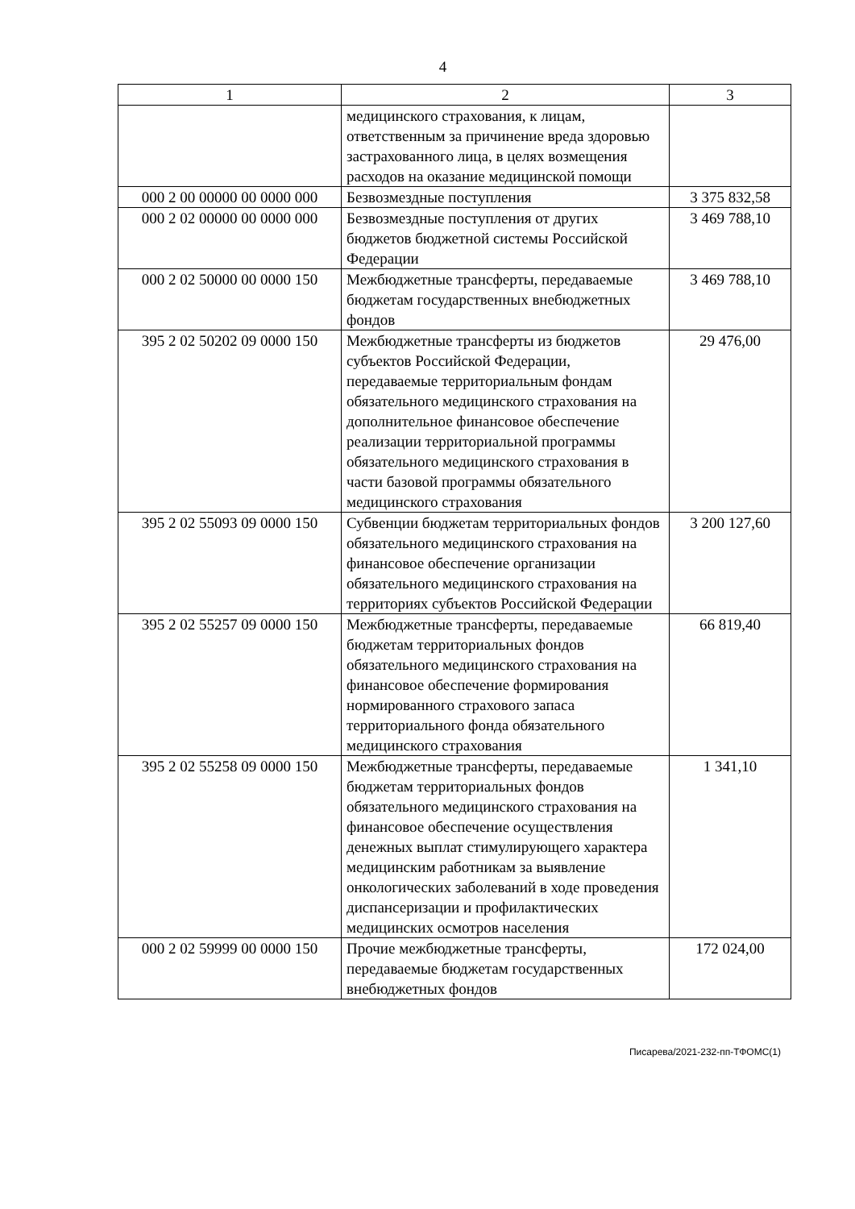4
| 1 | 2 | 3 |
| --- | --- | --- |
| | медицинского страхования, к лицам, ответственным за причинение вреда здоровью застрахованного лица, в целях возмещения расходов на оказание медицинской помощи | |
| 000 2 00 00000 00 0000 000 | Безвозмездные поступления | 3 375 832,58 |
| 000 2 02 00000 00 0000 000 | Безвозмездные поступления от других бюджетов бюджетной системы Российской Федерации | 3 469 788,10 |
| 000 2 02 50000 00 0000 150 | Межбюджетные трансферты, передаваемые бюджетам государственных внебюджетных фондов | 3 469 788,10 |
| 395 2 02 50202 09 0000 150 | Межбюджетные трансферты из бюджетов субъектов Российской Федерации, передаваемые территориальным фондам обязательного медицинского страхования на дополнительное финансовое обеспечение реализации территориальной программы обязательного медицинского страхования в части базовой программы обязательного медицинского страхования | 29 476,00 |
| 395 2 02 55093 09 0000 150 | Субвенции бюджетам территориальных фондов обязательного медицинского страхования на финансовое обеспечение организации обязательного медицинского страхования на территориях субъектов Российской Федерации | 3 200 127,60 |
| 395 2 02 55257 09 0000 150 | Межбюджетные трансферты, передаваемые бюджетам территориальных фондов обязательного медицинского страхования на финансовое обеспечение формирования нормированного страхового запаса территориального фонда обязательного медицинского страхования | 66 819,40 |
| 395 2 02 55258 09 0000 150 | Межбюджетные трансферты, передаваемые бюджетам территориальных фондов обязательного медицинского страхования на финансовое обеспечение осуществления денежных выплат стимулирующего характера медицинским работникам за выявление онкологических заболеваний в ходе проведения диспансеризации и профилактических медицинских осмотров населения | 1 341,10 |
| 000 2 02 59999 00 0000 150 | Прочие межбюджетные трансферты, передаваемые бюджетам государственных внебюджетных фондов | 172 024,00 |
Писарева/2021-232-пп-ТФОМС(1)